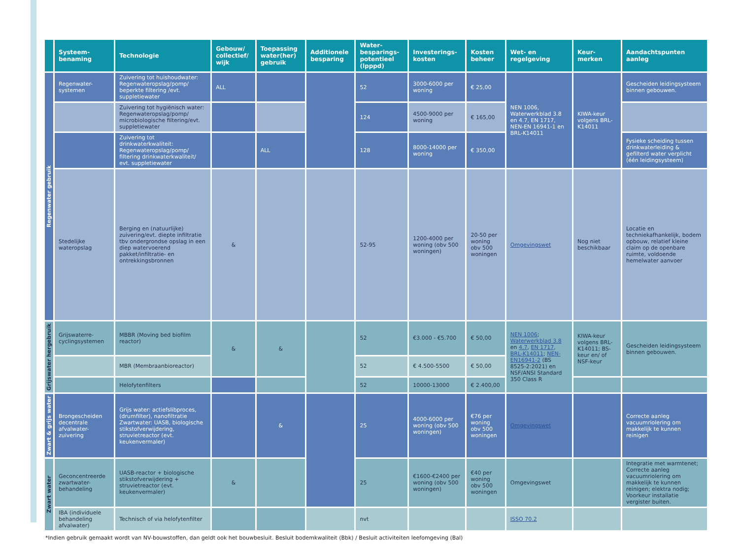| | Systeem-benaming | Technologie | Gebouw/ collectief/ wijk | Toepassing water(her) gebruik | Additionele besparing | Water-besparings-potentieel (lpppd) | Investerings-kosten | Kosten beheer | Wet- en regelgeving | Keur-merken | Aandachtspunten aanleg |
| --- | --- | --- | --- | --- | --- | --- | --- | --- | --- | --- | --- |
| Regenwater gebruik | Regenwater-systemen | Zuivering tot huishoudwater: Regenwateropslag/pomp/ beperkte filtering /evt. suppletiewater | ALL | | | 52 | 3000-6000 per woning | € 25,00 | NEN 1006, Waterwerkblad 3.8 en 4.7, EN 1717, NEN-EN 16941-1 en BRL-K14011 | KIWA-keur volgens BRL-K14011 | Gescheiden leidingsysteem binnen gebouwen. |
| | | Zuivering tot hygiënisch water: Regenwateropslag/pomp/ microbiologische filtering/evt. suppletiewater | | | | 124 | 4500-9000 per woning | € 165,00 | | | |
| | | Zuivering tot drinkwaterkwaliteit: Regenwateropslag/pomp/ filtering drinkwaterkwaliteit/ evt. suppletiewater | | ALL | | 128 | 8000-14000 per woning | € 350,00 | | | Fysieke scheiding tussen drinkwaterleiding & gefilterd water verplicht (één leidingsysteem) |
| | Stedelijke wateropslag | Berging en (natuurlijke) zuivering/evt. diepte infiltratie tbv ondergrondse opslag in een diep watervoerend pakket/infiltratie- en ontrekkingsbronnen | & | | | 52-95 | 1200-4000 per woning (obv 500 woningen) | 20-50 per woning obv 500 woningen | Omgevingswet | Nog niet beschikbaar | Locatie en techniekafhankelijk, bodem opbouw, relatief kleine claim op de openbare ruimte, voldoende hemelwater aanvoer |
| Grijswater hergebruik | Grijswaterre-cyclingsystemen | MBBR (Moving bed biofilm reactor) | & | & | | 52 | €3.000 - €5.700 | € 50,00 | NEN 1006 ; Waterwerkblad 3.8 en 4.7 , EN 1717 , BRL-K14011 ; NEN-EN16941-2 (BS 8525-2:2021) en NSF/ANSI Standard 350 Class R | KIWA-keur volgens BRL-K14011; BS-keur en/ of NSF-keur | Gescheiden leidingsysteem binnen gebouwen. |
| | | MBR (Membraanbioreactor) | | | | 52 | € 4.500-5500 | € 50,00 | | | |
| | | Helofytenfilters | | | | 52 | 10000-13000 | € 2.400,00 | | | |
| Zwart & grijs water | Brongescheiden decentrale afvalwater-zuivering | Grijs water: actiefslibproces, (drumfilter), nanofiltratie Zwartwater: UASB, biologische stikstofverwijdering, struvietreactor (evt. keukenvermaler) | | & | | 25 | 4000-6000 per woning (obv 500 woningen) | €76 per woning obv 500 woningen | Omgevingswet | | Correcte aanleg vacuumriolering om makkelijk te kunnen reinigen |
| Zwart water | Geconcentreerde zwartwater-behandeling | UASB-reactor + biologische stikstofverwijdering + struvietreactor (evt. keukenvermaler) | & | | | 25 | €1600-€2400 per woning (obv 500 woningen) | €40 per woning obv 500 woningen | Omgevingswet | | Integratie met warmtenet; Correcte aanleg vacuumriolering om makkelijk te kunnen reinigen; elektra nodig; Voorkeur installatie vergister buiten. |
| | IBA (individuele behandeling afvalwater) | Technisch of via helofytenfilter | | | | nvt | | | ISSO 70.2 | | |
*Indien gebruik gemaakt wordt van NV-bouwstoffen, dan geldt ook het bouwbesluit. Besluit bodemkwaliteit (Bbk) / Besluit activiteiten leefomgeving (Bal)